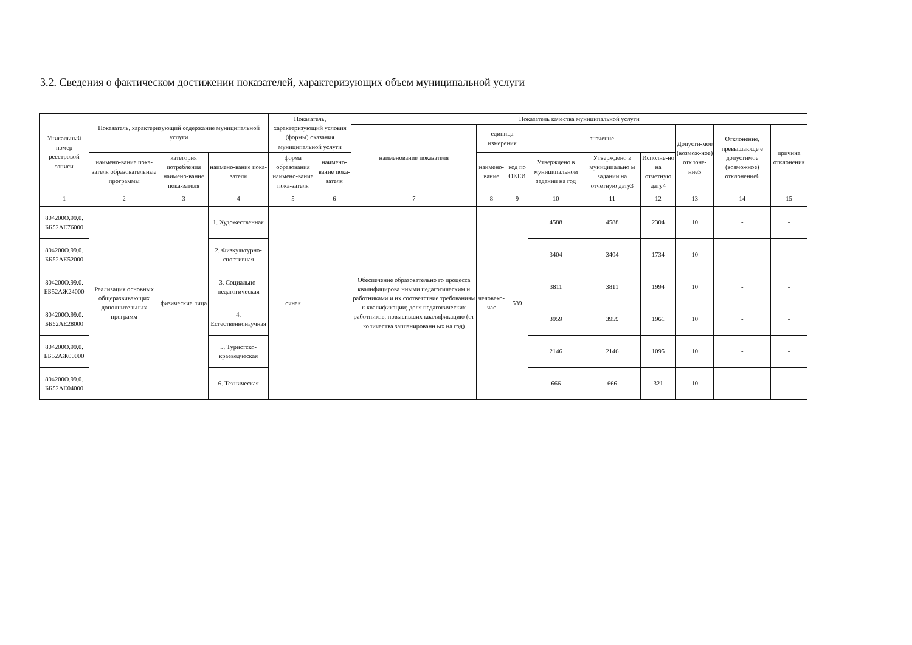3.2. Сведения о фактическом достижении показателей, характеризующих объем муниципальной услуги
| Уникальный номер реестровой записи | Показатель, характеризующий содержание муниципальной услуги | | | Показатель, характеризующий условия (формы) оказания муниципальной услуги | | Показатель качества муниципальной услуги | | | | | | | | |
| --- | --- | --- | --- | --- | --- | --- | --- | --- | --- | --- | --- | --- | --- | --- |
| | | | | | | наименование показателя | единица измерения | | значение | | | Допусти-мое (возмож-ное) отклоне-ние5 | Отклонение, превышающе е допустимое (возможное) отклонение6 | причина отклонения |
| | наимено-вание пока-зателя образовательные программы | категория потребления наимено-вание пока-зателя | наимено-вание пока-зателя | форма образования наимено-вание пока-зателя | наимено-вание пока-зателя | | наимено-вание | код по ОКЕИ | Утверждено в муниципальном задании на год | Утверждено в муниципально м задании на отчетную дату3 | Исполне-но на отчетную дату4 | | | |
| 1 | 2 | 3 | 4 | 5 | 6 | 7 | 8 | 9 | 10 | 11 | 12 | 13 | 14 | 15 |
| 804200О.99.0. ББ52АЕ76000 | Реализация основных общеразвивающих дополнительных программ | физические лица | 1. Художественная | очная | | Обеспечение образовательно го процесса квалифицирова нными педагогическим и работниками и их соответствие требованиям к квалификации; доля педагогических работников, повысивших квалификацию (от количества запланированн ых на год) | человеко-час | 539 | 4588 | 4588 | 2304 | 10 | - | - |
| 804200О.99.0. ББ52АЕ52000 | | | 2. Физкультурно-спортивная | | | | | | 3404 | 3404 | 1734 | 10 | - | - |
| 804200О.99.0. ББ52АЖ24000 | | | 3. Социально-педагогическая | | | | | | 3811 | 3811 | 1994 | 10 | - | - |
| 804200О.99.0. ББ52АЕ28000 | | | 4. Естественнонаучная | | | | | | 3959 | 3959 | 1961 | 10 | - | - |
| 804200О.99.0. ББ52АЖ00000 | | | 5. Туристско-краеведческая | | | | | | 2146 | 2146 | 1095 | 10 | - | - |
| 804200О.99.0. ББ52АЕ04000 | | | 6. Техническая | | | | | | 666 | 666 | 321 | 10 | - | - |